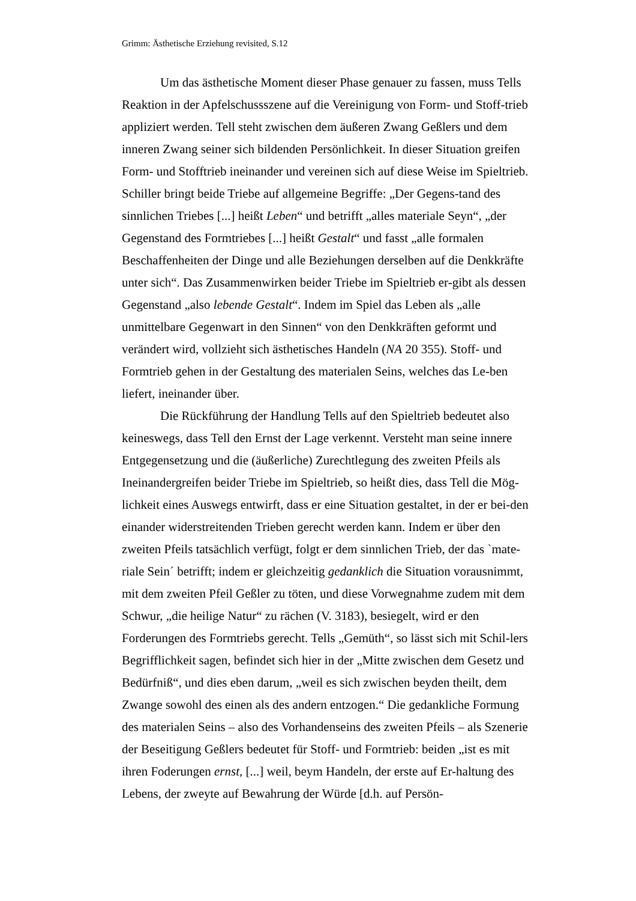Grimm: Ästhetische Erziehung revisited, S.12
Um das ästhetische Moment dieser Phase genauer zu fassen, muss Tells Reaktion in der Apfelschussszene auf die Vereinigung von Form- und Stoff-trieb appliziert werden. Tell steht zwischen dem äußeren Zwang Geßlers und dem inneren Zwang seiner sich bildenden Persönlichkeit. In dieser Situation greifen Form- und Stofftrieb ineinander und vereinen sich auf diese Weise im Spieltrieb. Schiller bringt beide Triebe auf allgemeine Begriffe: „Der Gegens-tand des sinnlichen Triebes [...] heißt Leben“ und betrifft „alles materiale Seyn“, „der Gegenstand des Formtriebes [...] heißt Gestalt“ und fasst „alle formalen Beschaffenheiten der Dinge und alle Beziehungen derselben auf die Denkkräfte unter sich“. Das Zusammenwirken beider Triebe im Spieltrieb er-gibt als dessen Gegenstand „also lebende Gestalt“. Indem im Spiel das Leben als „alle unmittelbare Gegenwart in den Sinnen“ von den Denkkräften geformt und verändert wird, vollzieht sich ästhetisches Handeln (NA 20 355). Stoff- und Formtrieb gehen in der Gestaltung des materialen Seins, welches das Le-ben liefert, ineinander über.
Die Rückführung der Handlung Tells auf den Spieltrieb bedeutet also keineswegs, dass Tell den Ernst der Lage verkennt. Versteht man seine innere Entgegensetzung und die (äußerliche) Zurechtlegung des zweiten Pfeils als Ineinandergreifen beider Triebe im Spieltrieb, so heißt dies, dass Tell die Mög-lichkeit eines Auswegs entwirft, dass er eine Situation gestaltet, in der er bei-den einander widerstreitenden Trieben gerecht werden kann. Indem er über den zweiten Pfeils tatsächlich verfügt, folgt er dem sinnlichen Trieb, der das `mate-riale Sein´ betrifft; indem er gleichzeitig gedanklich die Situation vorausnimmt, mit dem zweiten Pfeil Geßler zu töten, und diese Vorwegnahme zudem mit dem Schwur, „die heilige Natur“ zu rächen (V. 3183), besiegelt, wird er den Forderungen des Formtriebs gerecht. Tells „Gemüth“, so lässt sich mit Schil-lers Begrifflichkeit sagen, befindet sich hier in der „Mitte zwischen dem Gesetz und Bedürfniß“, und dies eben darum, „weil es sich zwischen beyden theilt, dem Zwange sowohl des einen als des andern entzogen.“ Die gedankliche Formung des materialen Seins – also des Vorhandenseins des zweiten Pfeils – als Szenerie der Beseitigung Geßlers bedeutet für Stoff- und Formtrieb: beiden „ist es mit ihren Foderungen ernst, [...] weil, beym Handeln, der erste auf Er-haltung des Lebens, der zweyte auf Bewahrung der Würde [d.h. auf Persön-